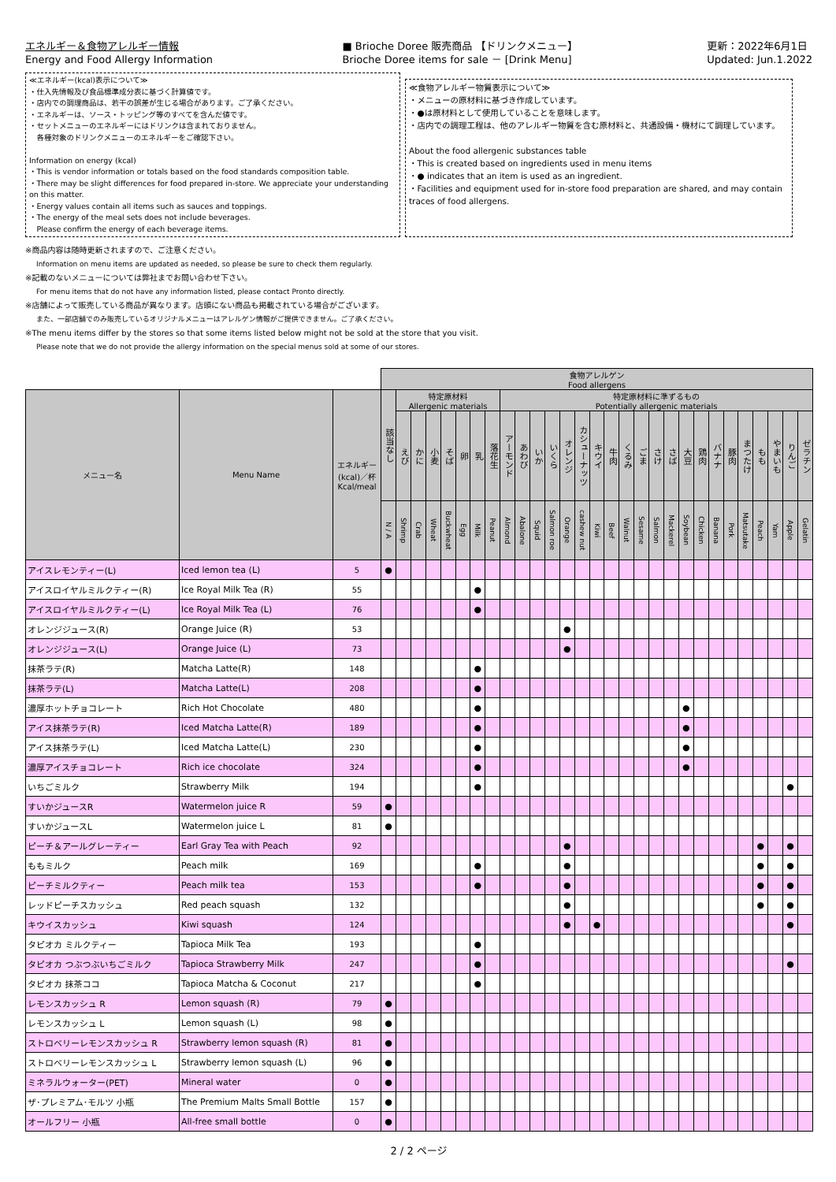エネルギー＆食物アレルギー情報
Energy and Food Allergy Information
■ Brioche Doree 販売商品 【ドリンクメニュー】
Brioche Doree items for sale － [Drink Menu]
更新：2022年6月1日
Updated: Jun.1.2022
≪エネルギー(kcal)表示について≫
・仕入先情報及び食品標準成分表に基づく計算値です。
・店内での調理商品は、若干の誤差が生じる場合があります。ご了承ください。
・エネルギーは、ソース・トッピング等のすべてを含んだ値です。
・セットメニューのエネルギーにはドリンクは含まれておりません。
　各種対象のドリンクメニューのエネルギーをご確認下さい。
Information on energy (kcal)
・This is vendor information or totals based on the food standards composition table.
・There may be slight differences for food prepared in-store. We appreciate your understanding on this matter.
・Energy values contain all items such as sauces and toppings.
・The energy of the meal sets does not include beverages.
　Please confirm the energy of each beverage items.
≪食物アレルギー物質表示について≫
・メニューの原材料に基づき作成しています。
・●は原材料として使用していることを意味します。
・店内での調理工程は、他のアレルギー物質を含む原材料と、共通設備・機材にて調理しています。
About the food allergenic substances table
・This is created based on ingredients used in menu items
・● indicates that an item is used as an ingredient.
・Facilities and equipment used for in-store food preparation are shared, and may contain traces of food allergens.
※商品内容は随時更新されますので、ご注意ください。
Information on menu items are updated as needed, so please be sure to check them regularly.
※記載のないメニューについては弊社までお問い合わせ下さい。
For menu items that do not have any information listed, please contact Pronto directly.
※店舗によって販売している商品が異なります。店頭にない商品も掲載されている場合がございます。
また、一部店舗でのみ販売しているオリジナルメニューはアレルゲン情報がご提供できません。ご了承ください。
※The menu items differ by the stores so that some items listed below might not be sold at the store that you visit.
Please note that we do not provide the allergy information on the special menus sold at some of our stores.
| | | | 食物アレルゲン Food allergens | | | | | | | | | | | | | | | | | | | | | | | | | | | | |
| メニュー名 | Menu Name | エネルギー (kcal)／杯 Kcal/meal | 該当なし | 特定原材料 Allergenic materials | | | | | | | 特定原材料に準ずるもの Potentially allergenic materials | | | | | | | | | | | | | | | | | | | | |
| | | | | えび | かに | 小麦 | そば | 卵 | 乳 | 落花生 | アーモンド | あわび | いか | いくら | オレンジ | カシューナッツ | キウイ | 牛肉 | くるみ | ごま | さけ | さば | 大豆 | 鶏肉 | バナナ | 豚肉 | まつたけ | もも | やまいも | りんご | ゼラチン |
| | | | N / A | Shrimp | Crab | Wheat | Buckwheat | Egg | Milk | Peanut | Almond | Abalone | Squid | Salmon roe | Orange | cashew nut | Kiwi | Beef | Walnut | Sesame | Salmon | Mackerel | Soybean | Chicken | Banana | Pork | Matsutake | Peach | Yam | Apple | Gelatin |
| アイスレモンティー(L) | Iced lemon tea (L) | 5 | ● | | | | | | | | | | | | | | | | | | | | | | | | | | | | |
| アイスロイヤルミルクティー(R) | Ice Royal Milk Tea (R) | 55 | | | | | | | ● | | | | | | | | | | | | | | | | | | | | | | |
| アイスロイヤルミルクティー(L) | Ice Royal Milk Tea (L) | 76 | | | | | | | ● | | | | | | | | | | | | | | | | | | | | | | |
| オレンジジュース(R) | Orange Juice (R) | 53 | | | | | | | | | | | | | ● | | | | | | | | | | | | | | | | |
| オレンジジュース(L) | Orange Juice (L) | 73 | | | | | | | | | | | | | ● | | | | | | | | | | | | | | | | |
| 抹茶ラテ(R) | Matcha Latte(R) | 148 | | | | | | | ● | | | | | | | | | | | | | | | | | | | | | | |
| 抹茶ラテ(L) | Matcha Latte(L) | 208 | | | | | | | ● | | | | | | | | | | | | | | | | | | | | | | |
| 濃厚ホットチョコレート | Rich Hot Chocolate | 480 | | | | | | | ● | | | | | | | | | | | | | | ● | | | | | | | | |
| アイス抹茶ラテ(R) | Iced Matcha Latte(R) | 189 | | | | | | | ● | | | | | | | | | | | | | | ● | | | | | | | | |
| アイス抹茶ラテ(L) | Iced Matcha Latte(L) | 230 | | | | | | | ● | | | | | | | | | | | | | | ● | | | | | | | | |
| 濃厚アイスチョコレート | Rich ice chocolate | 324 | | | | | | | ● | | | | | | | | | | | | | | ● | | | | | | | | |
| いちごミルク | Strawberry Milk | 194 | | | | | | | ● | | | | | | | | | | | | | | | | | | | | | ● | |
| すいかジュースR | Watermelon juice R | 59 | ● | | | | | | | | | | | | | | | | | | | | | | | | | | | | |
| すいかジュースL | Watermelon juice L | 81 | ● | | | | | | | | | | | | | | | | | | | | | | | | | | | | |
| ピーチ＆アールグレーティー | Earl Gray Tea with Peach | 92 | | | | | | | | | | | | | ● | | | | | | | | | | | | | ● | | ● | |
| ももミルク | Peach milk | 169 | | | | | | | ● | | | | | | ● | | | | | | | | | | | | | ● | | ● | |
| ピーチミルクティー | Peach milk tea | 153 | | | | | | | ● | | | | | | ● | | | | | | | | | | | | | ● | | ● | |
| レッドピーチスカッシュ | Red peach squash | 132 | | | | | | | | | | | | | ● | | | | | | | | | | | | | ● | | ● | |
| キウイスカッシュ | Kiwi squash | 124 | | | | | | | | | | | | | ● | | ● | | | | | | | | | | | | | ● | |
| タピオカ ミルクティー | Tapioca Milk Tea | 193 | | | | | | | ● | | | | | | | | | | | | | | | | | | | | | | |
| タピオカ つぶつぶいちごミルク | Tapioca Strawberry Milk | 247 | | | | | | | ● | | | | | | | | | | | | | | | | | | | | | ● | |
| タピオカ 抹茶ココ | Tapioca Matcha & Coconut | 217 | | | | | | | ● | | | | | | | | | | | | | | | | | | | | | | |
| レモンスカッシュ R | Lemon squash (R) | 79 | ● | | | | | | | | | | | | | | | | | | | | | | | | | | | | |
| レモンスカッシュ L | Lemon squash (L) | 98 | ● | | | | | | | | | | | | | | | | | | | | | | | | | | | | |
| ストロベリーレモンスカッシュ R | Strawberry lemon squash (R) | 81 | ● | | | | | | | | | | | | | | | | | | | | | | | | | | | | |
| ストロベリーレモンスカッシュ L | Strawberry lemon squash (L) | 96 | ● | | | | | | | | | | | | | | | | | | | | | | | | | | | | |
| ミネラルウォーター(PET) | Mineral water | 0 | ● | | | | | | | | | | | | | | | | | | | | | | | | | | | | |
| ザ･プレミアム･モルツ 小瓶 | The Premium Malts Small Bottle | 157 | ● | | | | | | | | | | | | | | | | | | | | | | | | | | | | |
| オールフリー 小瓶 | All-free small bottle | 0 | ● | | | | | | | | | | | | | | | | | | | | | | | | | | | | |
2 / 2 ページ